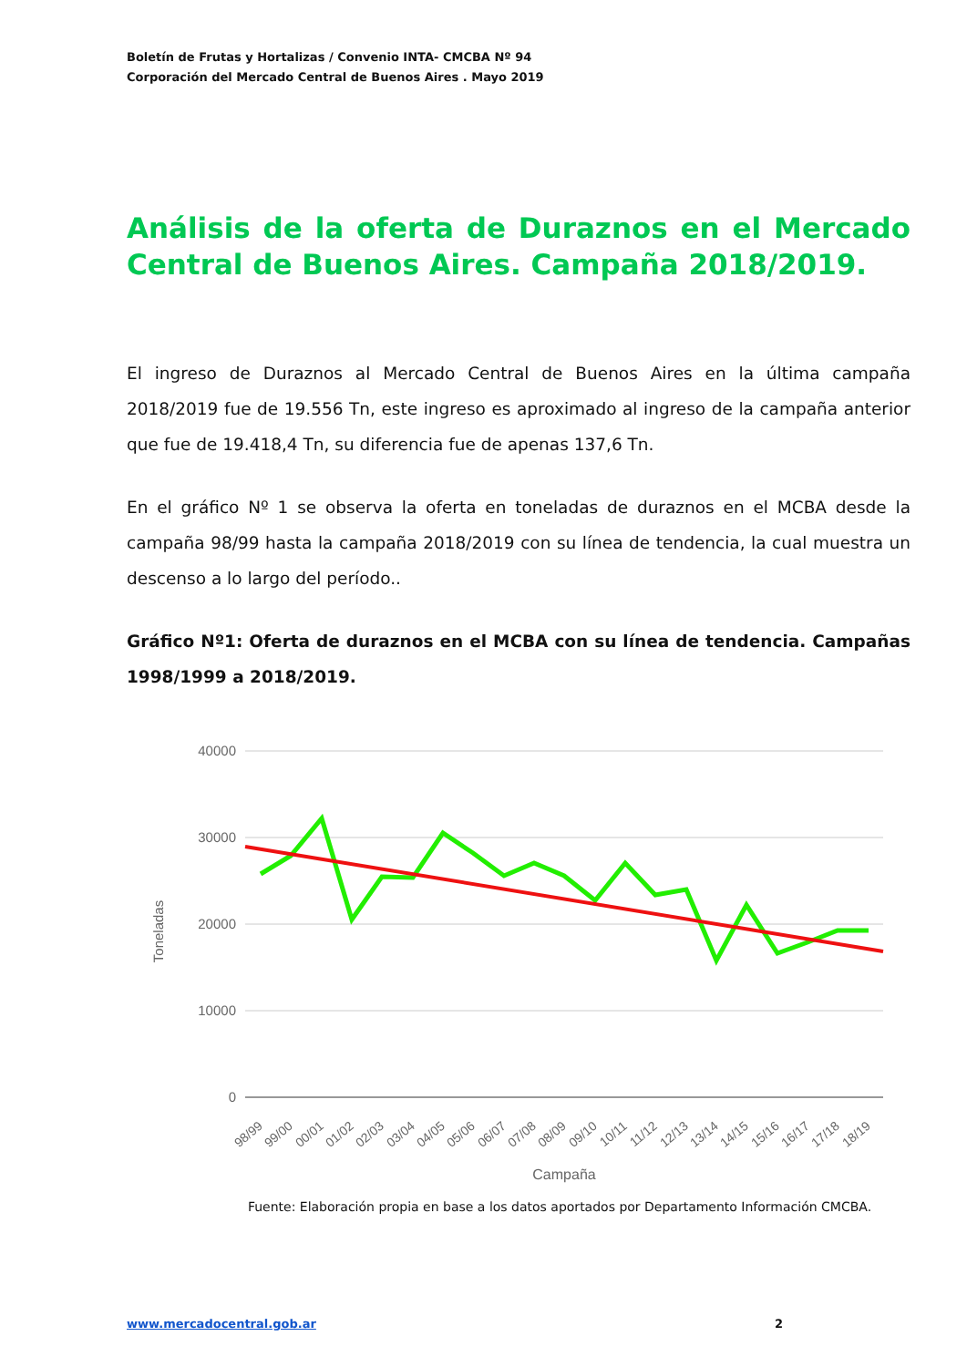Boletín de Frutas y Hortalizas / Convenio INTA- CMCBA Nº 94
Corporación del Mercado Central de Buenos Aires . Mayo 2019
Análisis de la oferta de Duraznos en el Mercado Central de Buenos Aires. Campaña 2018/2019.
El ingreso de Duraznos al Mercado Central de Buenos Aires en la última campaña 2018/2019 fue de 19.556 Tn, este ingreso es aproximado al ingreso de la campaña anterior que fue de 19.418,4 Tn, su diferencia fue de apenas 137,6 Tn.
En el gráfico Nº 1 se observa la oferta en toneladas de duraznos en el MCBA desde la campaña 98/99 hasta la campaña 2018/2019 con su línea de tendencia, la cual muestra un descenso a lo largo del período..
Gráfico Nº1: Oferta de duraznos en el MCBA con su línea de tendencia. Campañas 1998/1999 a 2018/2019.
40000
30000
20000
10000
0
Toneladas
98/99
99/00
00/01
01/02
02/03
03/04
04/05
05/06
06/07
07/08
08/09
09/10
10/11
11/12
12/13
13/14
14/15
15/16
16/17
17/18
18/19
Campaña
Fuente: Elaboración propia en base a los datos aportados por Departamento Información CMCBA.
www.mercadocentral.gob.ar 2